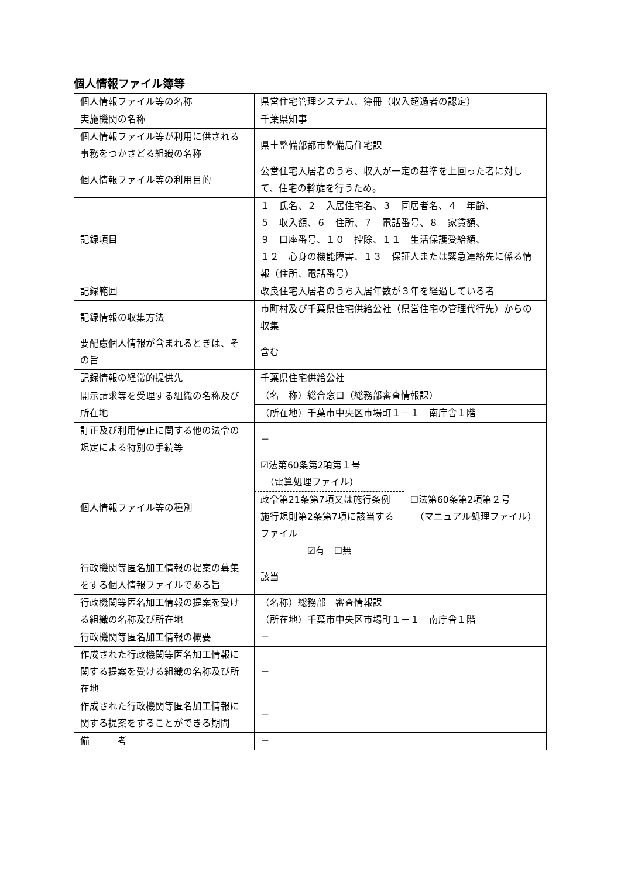個人情報ファイル簿等
| 個人情報ファイル等の名称 | 県営住宅管理システム、簿冊（収入超過者の認定） | |
| 実施機関の名称 | 千葉県知事 | |
| 個人情報ファイル等が利用に供される事務をつかさどる組織の名称 | 県土整備部都市整備局住宅課 | |
| 個人情報ファイル等の利用目的 | 公営住宅入居者のうち、収入が一定の基準を上回った者に対して、住宅の斡旋を行うため。 | |
| 記録項目 | １ 氏名、２ 入居住宅名、３ 同居者名、４ 年齢、 ５ 収入額、６ 住所、７ 電話番号、８ 家賃額、 ９ 口座番号、１０ 控除、１１ 生活保護受給額、 １２ 心身の機能障害、１３ 保証人または緊急連絡先に係る情報（住所、電話番号） | |
| 記録範囲 | 改良住宅入居者のうち入居年数が３年を経過している者 | |
| 記録情報の収集方法 | 市町村及び千葉県住宅供給公社（県営住宅の管理代行先）からの収集 | |
| 要配慮個人情報が含まれるときは、その旨 | 含む | |
| 記録情報の経常的提供先 | 千葉県住宅供給公社 | |
| 開示請求等を受理する組織の名称及び所在地 | （名 称）総合窓口（総務部審査情報課） | |
| | （所在地）千葉市中央区市場町１－１ 南庁舎１階 | |
| 訂正及び利用停止に関する他の法令の規定による特別の手続等 | － | |
| 個人情報ファイル等の種別 | ☑法第60条第2項第１号 （電算処理ファイル） | ☐法第60条第2項第２号 （マニュアル処理ファイル） |
| | 政令第21条第7項又は施行条例施行規則第2条第7項に該当するファイル ☑有 ☐無 | |
| 行政機関等匿名加工情報の提案の募集をする個人情報ファイルである旨 | 該当 | |
| 行政機関等匿名加工情報の提案を受ける組織の名称及び所在地 | （名称）総務部 審査情報課 （所在地）千葉市中央区市場町１－１ 南庁舎１階 | |
| 行政機関等匿名加工情報の概要 | － | |
| 作成された行政機関等匿名加工情報に関する提案を受ける組織の名称及び所在地 | － | |
| 作成された行政機関等匿名加工情報に関する提案をすることができる期間 | － | |
| 備 考 | － | |